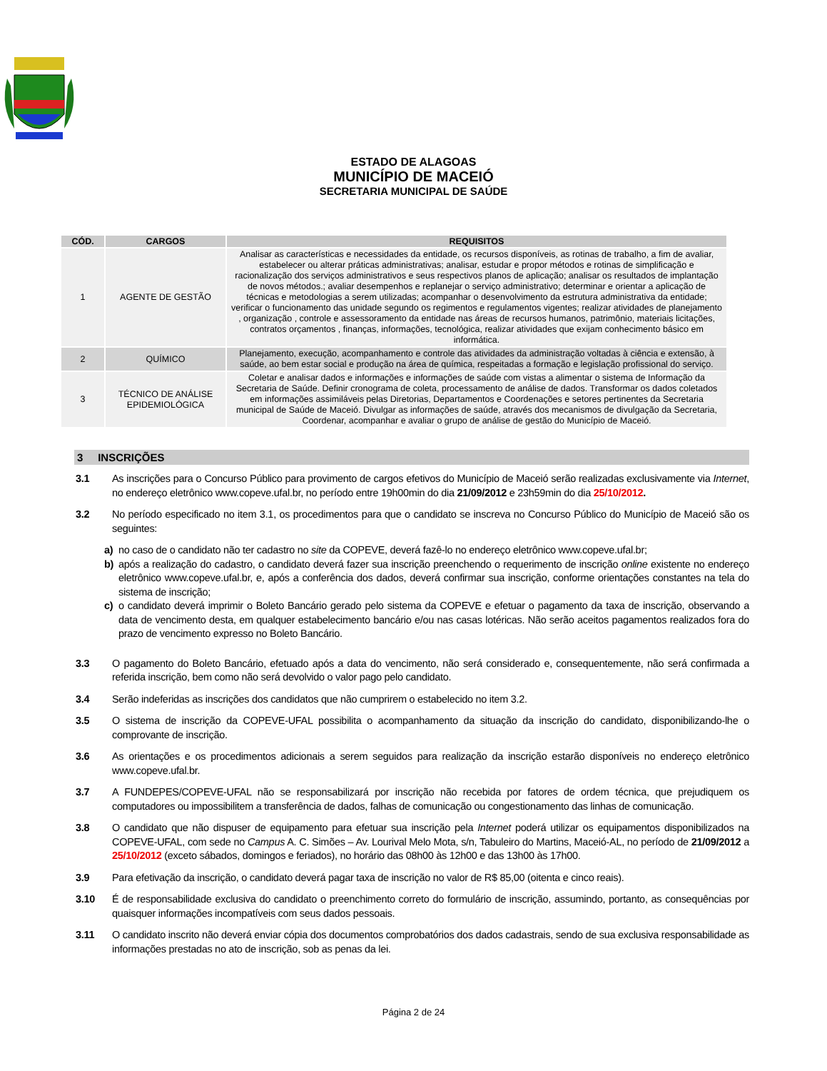ESTADO DE ALAGOAS
MUNICÍPIO DE MACEIÓ
SECRETARIA MUNICIPAL DE SAÚDE
| CÓD. | CARGOS | REQUISITOS |
| --- | --- | --- |
| 1 | AGENTE DE GESTÃO | Analisar as características e necessidades da entidade, os recursos disponíveis, as rotinas de trabalho, a fim de avaliar, estabelecer ou alterar práticas administrativas; analisar, estudar e propor métodos e rotinas de simplificação e racionalização dos serviços administrativos e seus respectivos planos de aplicação; analisar os resultados de implantação de novos métodos.; avaliar desempenhos e replanejar o serviço administrativo; determinar e orientar a aplicação de técnicas e metodologias a serem utilizadas; acompanhar o desenvolvimento da estrutura administrativa da entidade; verificar o funcionamento das unidade segundo os regimentos e regulamentos vigentes; realizar atividades de planejamento , organização , controle e assessoramento da entidade nas áreas de recursos humanos, patrimônio, materiais licitações, contratos orçamentos , finanças, informações, tecnológica, realizar atividades que exijam conhecimento básico em informática. |
| 2 | QUÍMICO | Planejamento, execução, acompanhamento e controle das atividades da administração voltadas à ciência e extensão, à saúde, ao bem estar social e produção na área de química, respeitadas a formação e legislação profissional do serviço. |
| 3 | TÉCNICO DE ANÁLISE EPIDEMIOLÓGICA | Coletar e analisar dados e informações e informações de saúde com vistas a alimentar o sistema de Informação da Secretaria de Saúde. Definir cronograma de coleta, processamento de análise de dados. Transformar os dados coletados em informações assimiláveis pelas Diretorias, Departamentos e Coordenações e setores pertinentes da Secretaria municipal de Saúde de Maceió. Divulgar as informações de saúde, através dos mecanismos de divulgação da Secretaria, Coordenar, acompanhar e avaliar o grupo de análise de gestão do Município de Maceió. |
3 INSCRIÇÕES
3.1 As inscrições para o Concurso Público para provimento de cargos efetivos do Município de Maceió serão realizadas exclusivamente via Internet, no endereço eletrônico www.copeve.ufal.br, no período entre 19h00min do dia 21/09/2012 e 23h59min do dia 25/10/2012.
3.2 No período especificado no item 3.1, os procedimentos para que o candidato se inscreva no Concurso Público do Município de Maceió são os seguintes:
a) no caso de o candidato não ter cadastro no site da COPEVE, deverá fazê-lo no endereço eletrônico www.copeve.ufal.br;
b) após a realização do cadastro, o candidato deverá fazer sua inscrição preenchendo o requerimento de inscrição online existente no endereço eletrônico www.copeve.ufal.br, e, após a conferência dos dados, deverá confirmar sua inscrição, conforme orientações constantes na tela do sistema de inscrição;
c) o candidato deverá imprimir o Boleto Bancário gerado pelo sistema da COPEVE e efetuar o pagamento da taxa de inscrição, observando a data de vencimento desta, em qualquer estabelecimento bancário e/ou nas casas lotéricas. Não serão aceitos pagamentos realizados fora do prazo de vencimento expresso no Boleto Bancário.
3.3 O pagamento do Boleto Bancário, efetuado após a data do vencimento, não será considerado e, consequentemente, não será confirmada a referida inscrição, bem como não será devolvido o valor pago pelo candidato.
3.4 Serão indeferidas as inscrições dos candidatos que não cumprirem o estabelecido no item 3.2.
3.5 O sistema de inscrição da COPEVE-UFAL possibilita o acompanhamento da situação da inscrição do candidato, disponibilizando-lhe o comprovante de inscrição.
3.6 As orientações e os procedimentos adicionais a serem seguidos para realização da inscrição estarão disponíveis no endereço eletrônico www.copeve.ufal.br.
3.7 A FUNDEPES/COPEVE-UFAL não se responsabilizará por inscrição não recebida por fatores de ordem técnica, que prejudiquem os computadores ou impossibilitem a transferência de dados, falhas de comunicação ou congestionamento das linhas de comunicação.
3.8 O candidato que não dispuser de equipamento para efetuar sua inscrição pela Internet poderá utilizar os equipamentos disponibilizados na COPEVE-UFAL, com sede no Campus A. C. Simões – Av. Lourival Melo Mota, s/n, Tabuleiro do Martins, Maceió-AL, no período de 21/09/2012 a 25/10/2012 (exceto sábados, domingos e feriados), no horário das 08h00 às 12h00 e das 13h00 às 17h00.
3.9 Para efetivação da inscrição, o candidato deverá pagar taxa de inscrição no valor de R$ 85,00 (oitenta e cinco reais).
3.10 É de responsabilidade exclusiva do candidato o preenchimento correto do formulário de inscrição, assumindo, portanto, as consequências por quaisquer informações incompatíveis com seus dados pessoais.
3.11 O candidato inscrito não deverá enviar cópia dos documentos comprobatórios dos dados cadastrais, sendo de sua exclusiva responsabilidade as informações prestadas no ato de inscrição, sob as penas da lei.
Página 2 de 24